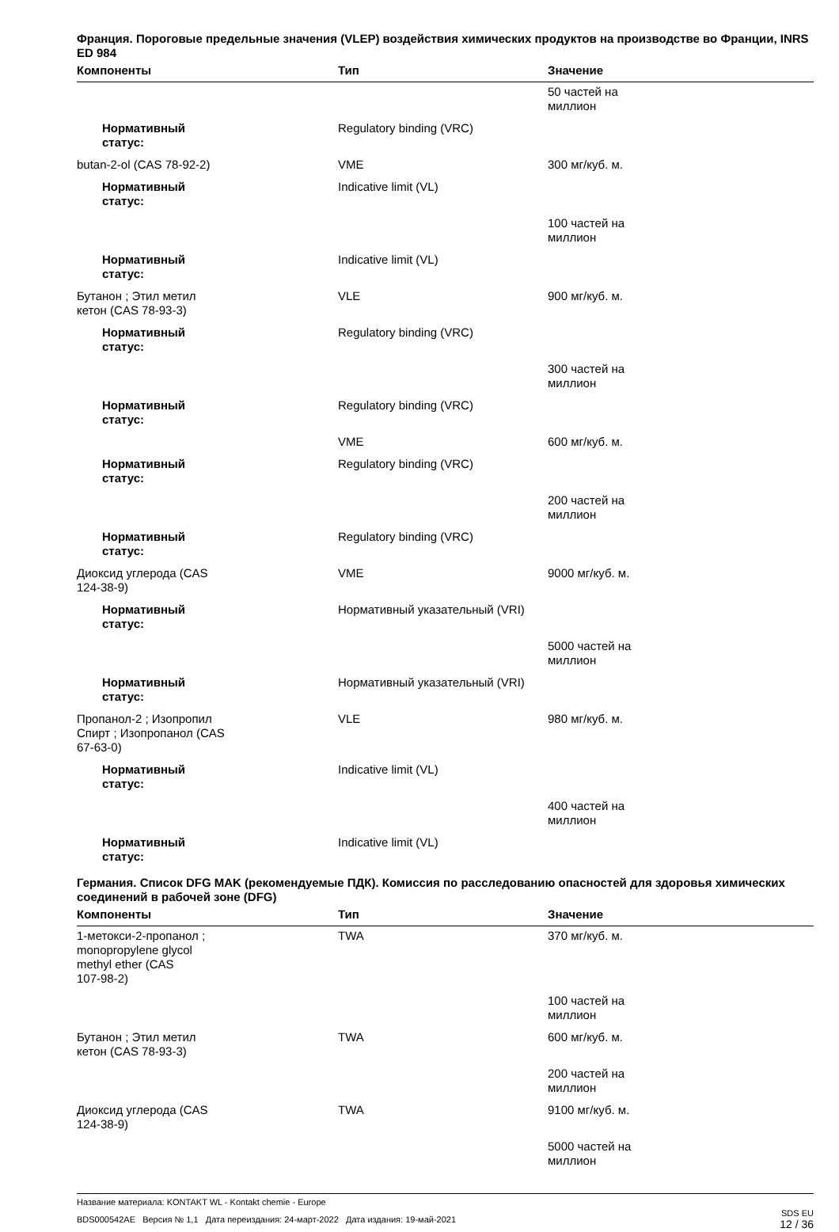Франция. Пороговые предельные значения (VLEP) воздействия химических продуктов на производстве во Франции, INRS ED 984
| Компоненты | Тип | Значение |
| --- | --- | --- |
| | | 50 частей на миллион |
| Нормативный статус: | Regulatory binding (VRC) | |
| butan-2-ol (CAS 78-92-2) | VME | 300 мг/куб. м. |
| Нормативный статус: | Indicative limit (VL) | |
| | | 100 частей на миллион |
| Нормативный статус: | Indicative limit (VL) | |
| Бутанон ; Этил метил кетон (CAS 78-93-3) | VLE | 900 мг/куб. м. |
| Нормативный статус: | Regulatory binding (VRC) | |
| | | 300 частей на миллион |
| Нормативный статус: | Regulatory binding (VRC) | |
| | VME | 600 мг/куб. м. |
| Нормативный статус: | Regulatory binding (VRC) | |
| | | 200 частей на миллион |
| Нормативный статус: | Regulatory binding (VRC) | |
| Диоксид углерода (CAS 124-38-9) | VME | 9000 мг/куб. м. |
| Нормативный статус: | Нормативный указательный (VRI) | |
| | | 5000 частей на миллион |
| Нормативный статус: | Нормативный указательный (VRI) | |
| Пропанол-2 ; Изопропил Спирт ; Изопропанол (CAS 67-63-0) | VLE | 980 мг/куб. м. |
| Нормативный статус: | Indicative limit (VL) | |
| | | 400 частей на миллион |
| Нормативный статус: | Indicative limit (VL) | |
Германия. Список DFG MAK (рекомендуемые ПДК). Комиссия по расследованию опасностей для здоровья химических соединений в рабочей зоне (DFG)
| Компоненты | Тип | Значение |
| --- | --- | --- |
| 1-метокси-2-пропанол ; monopropylene glycol methyl ether (CAS 107-98-2) | TWA | 370 мг/куб. м. |
| | | 100 частей на миллион |
| Бутанон ; Этил метил кетон (CAS 78-93-3) | TWA | 600 мг/куб. м. |
| | | 200 частей на миллион |
| Диоксид углерода (CAS 124-38-9) | TWA | 9100 мг/куб. м. |
| | | 5000 частей на миллион |
Название материала: KONTAKT WL - Kontakt chemie - Europe
BDS000542AE Версия № 1,1 Дата переиздания: 24-март-2022 Дата издания: 19-май-2021
SDS EU
12 / 36